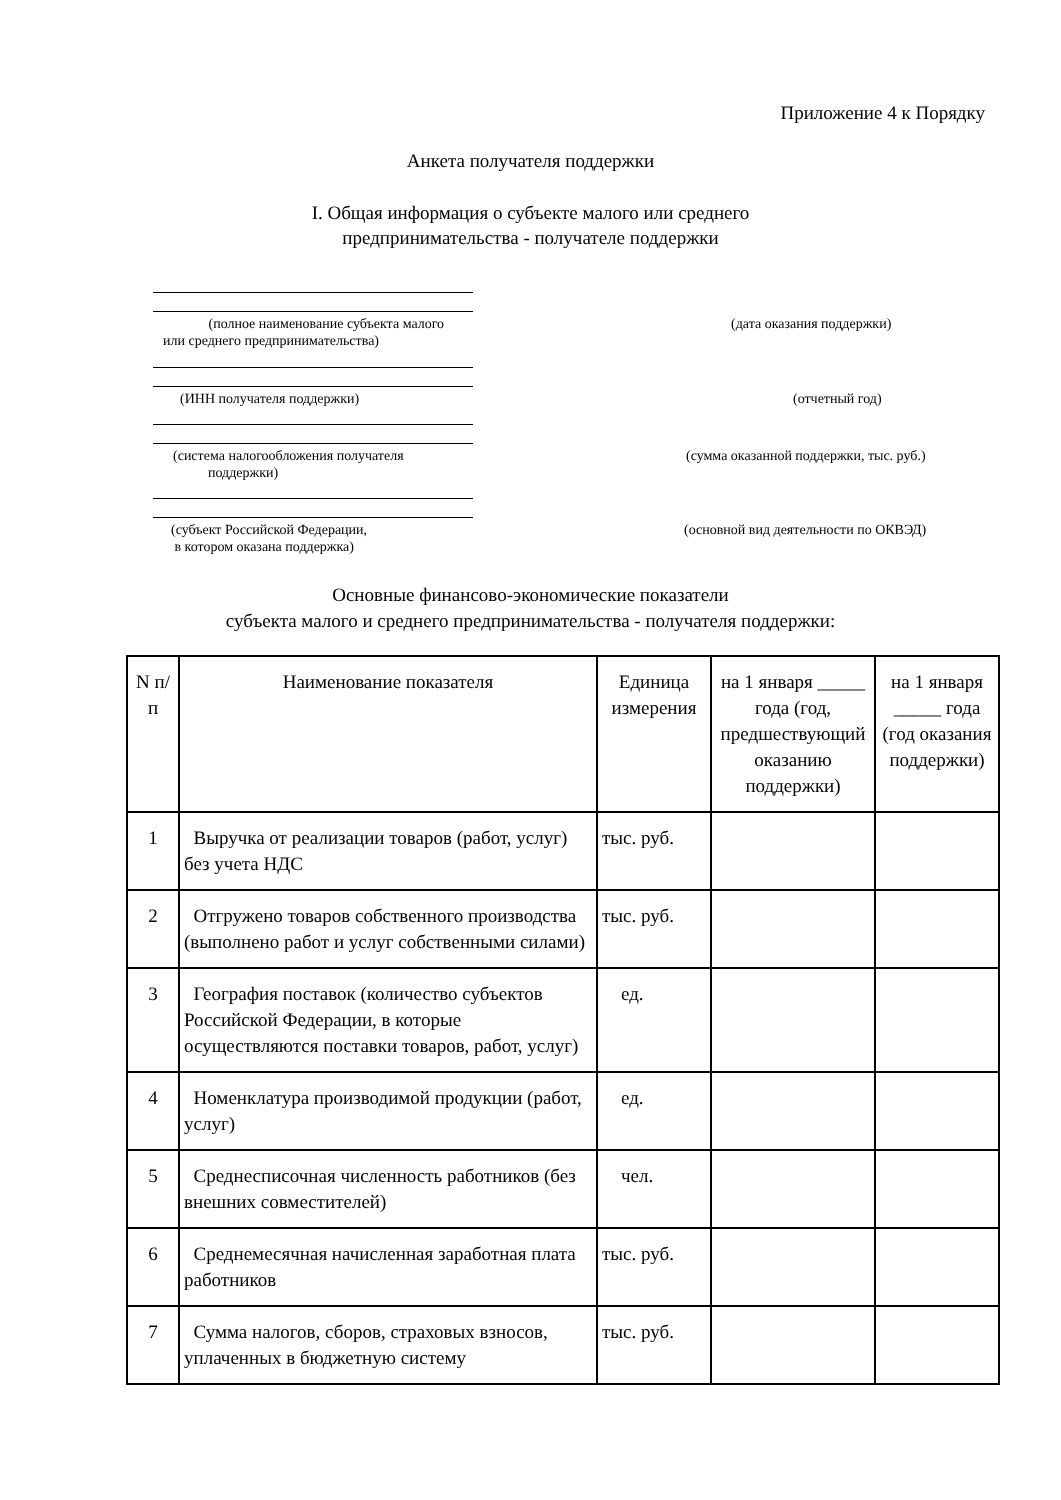Приложение 4 к Порядку
Анкета получателя поддержки
I. Общая информация о субъекте малого или среднего
предпринимательства - получателе поддержки
(полное наименование субъекта малого
или среднего предпринимательства)
(дата оказания поддержки)
(ИНН получателя поддержки) (отчетный год)
(система налогообложения получателя
поддержки)
(сумма оказанной поддержки, тыс. руб.)
(субъект Российской Федерации,
в котором оказана поддержка)
(основной вид деятельности по ОКВЭД)
Основные финансово-экономические показатели
субъекта малого и среднего предпринимательства - получателя поддержки:
| N п/п | Наименование показателя | Единица измерения | на 1 января _____ года (год, предшествующий оказанию поддержки) | на 1 января _____ года (год оказания поддержки) |
| --- | --- | --- | --- | --- |
| 1 | Выручка от реализации товаров (работ, услуг) без учета НДС | тыс. руб. | | |
| 2 | Отгружено товаров собственного производства (выполнено работ и услуг собственными силами) | тыс. руб. | | |
| 3 | География поставок (количество субъектов Российской Федерации, в которые осуществляются поставки товаров, работ, услуг) | ед. | | |
| 4 | Номенклатура производимой продукции (работ, услуг) | ед. | | |
| 5 | Среднесписочная численность работников (без внешних совместителей) | чел. | | |
| 6 | Среднемесячная начисленная заработная плата работников | тыс. руб. | | |
| 7 | Сумма налогов, сборов, страховых взносов, уплаченных в бюджетную систему | тыс. руб. | | |